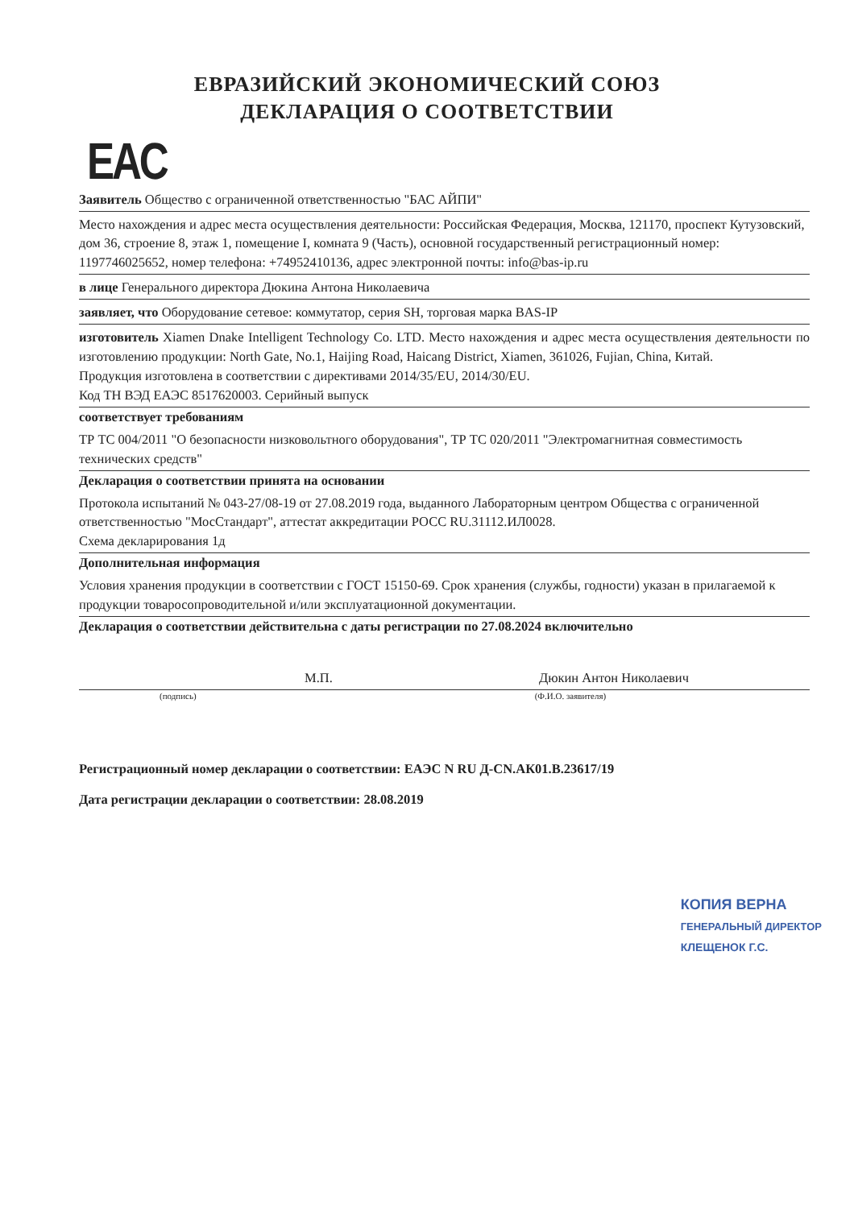ЕВРАЗИЙСКИЙ ЭКОНОМИЧЕСКИЙ СОЮЗ
ДЕКЛАРАЦИЯ О СООТВЕТСТВИИ
EAC
Заявитель Общество с ограниченной ответственностью "БАС АЙПИ"
Место нахождения и адрес места осуществления деятельности: Российская Федерация, Москва, 121170, проспект Кутузовский, дом 36, строение 8, этаж 1, помещение I, комната 9 (Часть), основной государственный регистрационный номер: 1197746025652, номер телефона: +74952410136, адрес электронной почты: info@bas-ip.ru
в лице Генерального директора Дюкина Антона Николаевича
заявляет, что Оборудование сетевое: коммутатор, серия SH, торговая марка BAS-IP
изготовитель Xiamen Dnake Intelligent Technology Co. LTD. Место нахождения и адрес места осуществления деятельности по изготовлению продукции: North Gate, No.1, Haijing Road, Haicang District, Xiamen, 361026, Fujian, China, Китай.
Продукция изготовлена в соответствии с директивами 2014/35/EU, 2014/30/EU.
Код ТН ВЭД ЕАЭС 8517620003. Серийный выпуск
соответствует требованиям
ТР ТС 004/2011 "О безопасности низковольтного оборудования", ТР ТС 020/2011 "Электромагнитная совместимость технических средств"
Декларация о соответствии принята на основании
Протокола испытаний № 043-27/08-19 от 27.08.2019 года, выданного Лабораторным центром Общества с ограниченной ответственностью "МосСтандарт", аттестат аккредитации РОСС RU.31112.ИЛ0028.
Схема декларирования 1д
Дополнительная информация
Условия хранения продукции в соответствии с ГОСТ 15150-69. Срок хранения (службы, годности) указан в прилагаемой к продукции товаросопроводительной и/или эксплуатационной документации.
Декларация о соответствии действительна с даты регистрации по 27.08.2024 включительно
М.П. Дюкин Антон Николаевич
(подпись) (Ф.И.О. заявителя)
Регистрационный номер декларации о соответствии: ЕАЭС N RU Д-CN.АК01.В.23617/19
Дата регистрации декларации о соответствии: 28.08.2019
КОПИЯ ВЕРНА
ГЕНЕРАЛЬНЫЙ ДИРЕКТОР
КЛЕЩЕНОК Г.С.